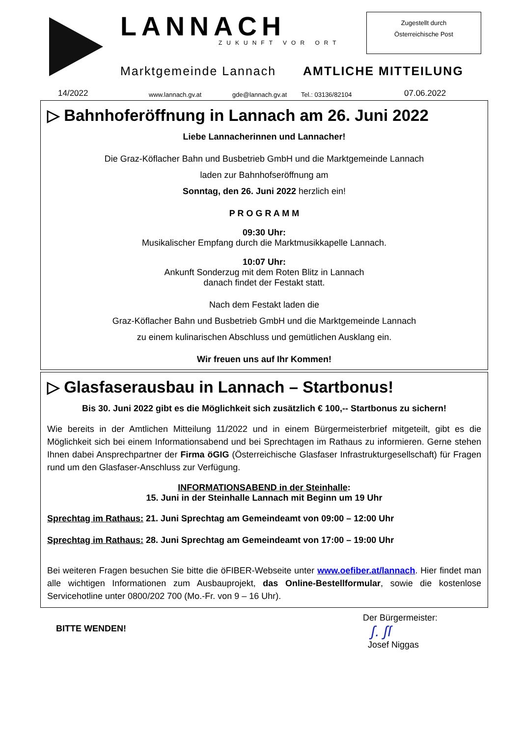LANNACH
ZUKUNFT VOR ORT
Marktgemeinde Lannach AMTLICHE MITTEILUNG
Zugestellt durch
Österreichische Post
14/2022 www.lannach.gv.at gde@lannach.gv.at Tel.: 03136/82104 07.06.2022
▷ Bahnhoferöffnung in Lannach am 26. Juni 2022
Liebe Lannacherinnen und Lannacher!
Die Graz-Köflacher Bahn und Busbetrieb GmbH und die Marktgemeinde Lannach
laden zur Bahnhofseröffnung am
Sonntag, den 26. Juni 2022 herzlich ein!
P R O G R A M M
09:30 Uhr:
Musikalischer Empfang durch die Marktmusikkapelle Lannach.
10:07 Uhr:
Ankunft Sonderzug mit dem Roten Blitz in Lannach
danach findet der Festakt statt.
Nach dem Festakt laden die
Graz-Köflacher Bahn und Busbetrieb GmbH und die Marktgemeinde Lannach
zu einem kulinarischen Abschluss und gemütlichen Ausklang ein.
Wir freuen uns auf Ihr Kommen!
▷ Glasfaserausbau in Lannach – Startbonus!
Bis 30. Juni 2022 gibt es die Möglichkeit sich zusätzlich € 100,-- Startbonus zu sichern!
Wie bereits in der Amtlichen Mitteilung 11/2022 und in einem Bürgermeisterbrief mitgeteilt, gibt es die Möglichkeit sich bei einem Informationsabend und bei Sprechtagen im Rathaus zu informieren. Gerne stehen Ihnen dabei Ansprechpartner der Firma öGIG (Österreichische Glasfaser Infrastrukturgesellschaft) für Fragen rund um den Glasfaser-Anschluss zur Verfügung.
INFORMATIONSABEND in der Steinhalle:
15. Juni in der Steinhalle Lannach mit Beginn um 19 Uhr
Sprechtag im Rathaus: 21. Juni Sprechtag am Gemeindeamt von 09:00 – 12:00 Uhr
Sprechtag im Rathaus: 28. Juni Sprechtag am Gemeindeamt von 17:00 – 19:00 Uhr
Bei weiteren Fragen besuchen Sie bitte die öFIBER-Webseite unter www.oefiber.at/lannach. Hier findet man alle wichtigen Informationen zum Ausbauprojekt, das Online-Bestellformular, sowie die kostenlose Servicehotline unter 0800/202 700 (Mo.-Fr. von 9 – 16 Uhr).
BITTE WENDEN!
Der Bürgermeister:
ʃ. ʃſ
Josef Niggas